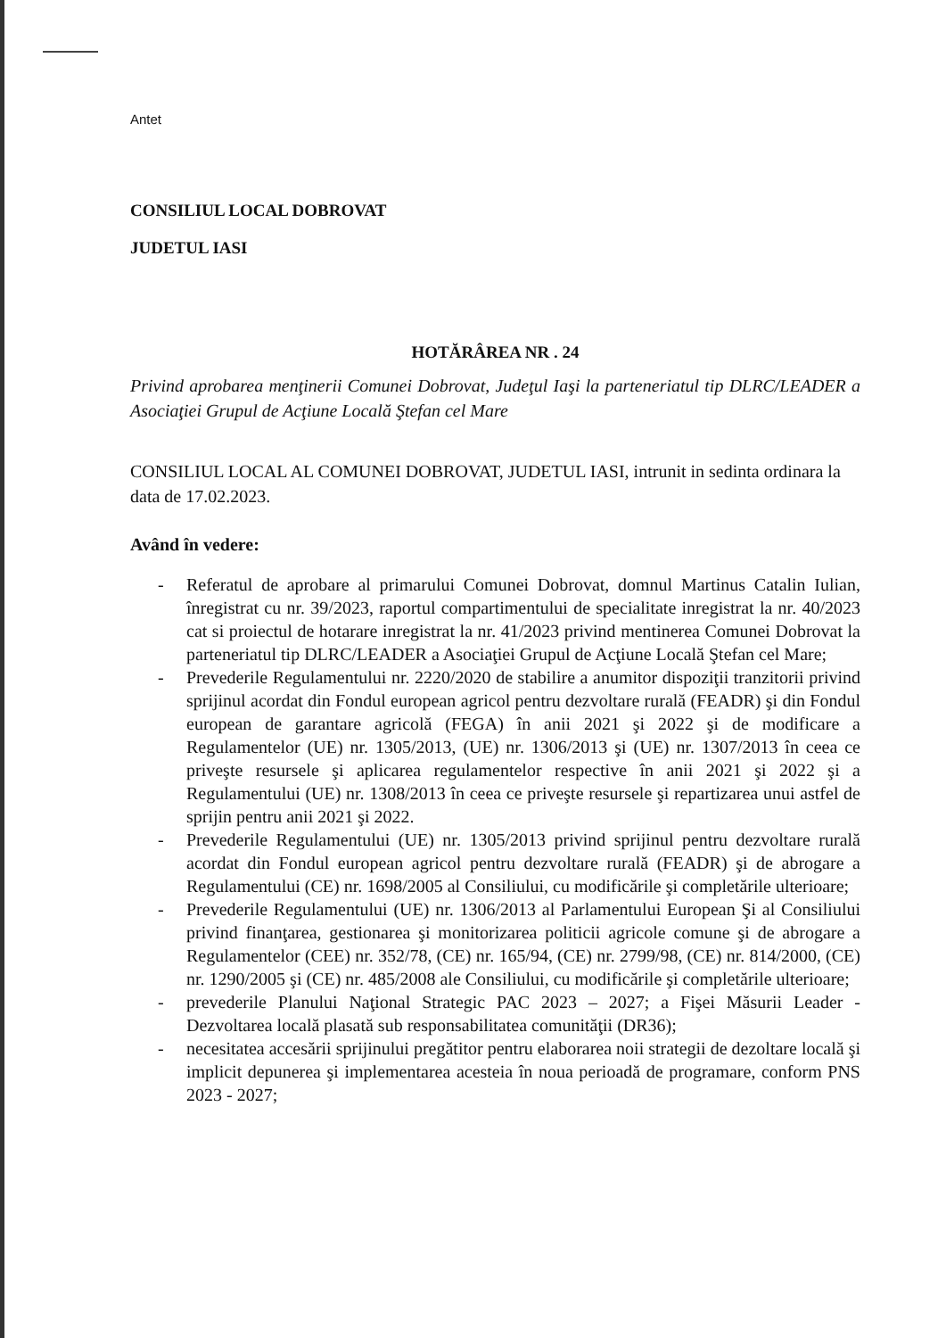Antet
CONSILIUL LOCAL DOBROVAT
JUDETUL IASI
HOTĂRÂREA NR . 24
Privind aprobarea menţinerii Comunei Dobrovat, Judeţul Iaşi la parteneriatul tip DLRC/LEADER a Asociaţiei Grupul de Acţiune Locală Ştefan cel Mare
CONSILIUL LOCAL AL COMUNEI DOBROVAT, JUDETUL IASI, intrunit in sedinta ordinara la data de 17.02.2023.
Având în vedere:
- Referatul de aprobare al primarului Comunei Dobrovat, domnul Martinus Catalin Iulian, înregistrat cu nr. 39/2023, raportul compartimentului de specialitate inregistrat la nr. 40/2023 cat si proiectul de hotarare inregistrat la nr. 41/2023 privind mentinerea Comunei Dobrovat la parteneriatul tip DLRC/LEADER a Asociaţiei Grupul de Acţiune Locală Ştefan cel Mare;
- Prevederile Regulamentului nr. 2220/2020 de stabilire a anumitor dispoziţii tranzitorii privind sprijinul acordat din Fondul european agricol pentru dezvoltare rurală (FEADR) şi din Fondul european de garantare agricolă (FEGA) în anii 2021 şi 2022 şi de modificare a Regulamentelor (UE) nr. 1305/2013, (UE) nr. 1306/2013 şi (UE) nr. 1307/2013 în ceea ce priveşte resursele şi aplicarea regulamentelor respective în anii 2021 şi 2022 şi a Regulamentului (UE) nr. 1308/2013 în ceea ce priveşte resursele şi repartizarea unui astfel de sprijin pentru anii 2021 şi 2022.
- Prevederile Regulamentului (UE) nr. 1305/2013 privind sprijinul pentru dezvoltare rurală acordat din Fondul european agricol pentru dezvoltare rurală (FEADR) şi de abrogare a Regulamentului (CE) nr. 1698/2005 al Consiliului, cu modificările şi completările ulterioare;
- Prevederile Regulamentului (UE) nr. 1306/2013 al Parlamentului European Şi al Consiliului privind finanţarea, gestionarea şi monitorizarea politicii agricole comune şi de abrogare a Regulamentelor (CEE) nr. 352/78, (CE) nr. 165/94, (CE) nr. 2799/98, (CE) nr. 814/2000, (CE) nr. 1290/2005 şi (CE) nr. 485/2008 ale Consiliului, cu modificările şi completările ulterioare;
- prevederile Planului Naţional Strategic PAC 2023 – 2027; a Fişei Măsurii Leader - Dezvoltarea locală plasată sub responsabilitatea comunităţii (DR36);
- necesitatea accesării sprijinului pregătitor pentru elaborarea noii strategii de dezoltare locală şi implicit depunerea şi implementarea acesteia în noua perioadă de programare, conform PNS 2023 - 2027;